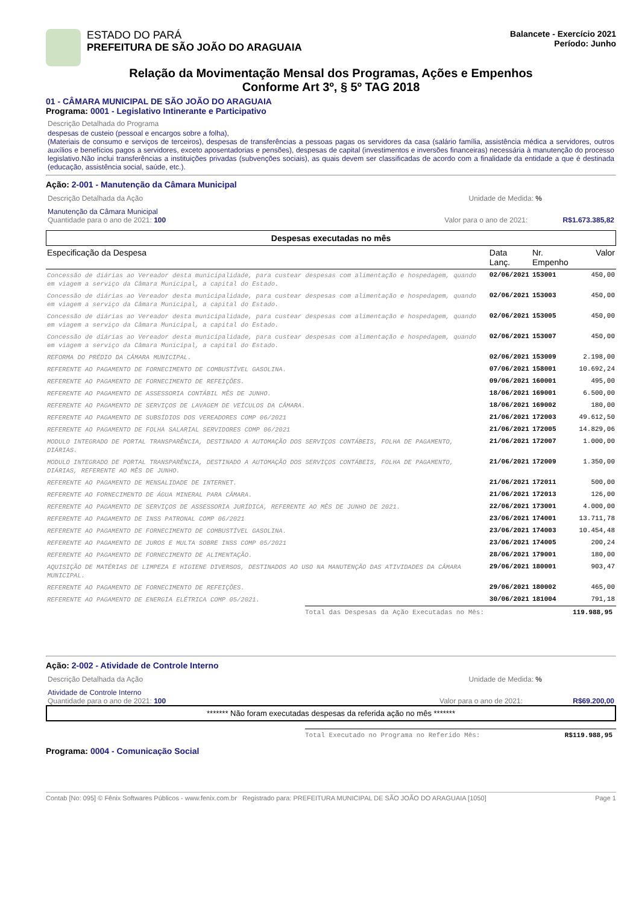ESTADO DO PARÁ
PREFEITURA DE SÃO JOÃO DO ARAGUAIA
Balancete - Exercício 2021
Período: Junho
Relação da Movimentação Mensal dos Programas, Ações e Empenhos
Conforme Art 3º, § 5º TAG 2018
01 - CÂMARA MUNICIPAL DE SÃO JOÃO DO ARAGUAIA
Programa: 0001 - Legislativo Intinerante e Participativo
Descrição Detalhada do Programa
despesas de custeio (pessoal e encargos sobre a folha),
(Materiais de consumo e serviços de terceiros), despesas de transferências a pessoas pagas os servidores da casa (salário família, assistência médica a servidores, outros auxílios e benefícios pagos a servidores, exceto aposentadorias e pensões), despesas de capital (investimentos e inversões financeiras) necessária à manutenção do processo legislativo.Não inclui transferências a instituições privadas (subvenções sociais), as quais devem ser classificadas de acordo com a finalidade da entidade a que é destinada (educação, assistência social, saúde, etc.).
Ação: 2-001 - Manutenção da Câmara Municipal
Descrição Detalhada da Ação Unidade de Medida: %
Manutenção da Câmara Municipal
Quantidade para o ano de 2021: 100 Valor para o ano de 2021: R$1.673.385,82
Despesas executadas no mês
| Especificação da Despesa | Data Lanç. | Nr. Empenho | Valor |
| Concessão de diárias ao Vereador desta municipalidade, para custear despesas com alimentação e hospedagem, quando em viagem a serviço da Câmara Municipal, a capital do Estado. | 02/06/2021 | 153001 | 450,00 |
| Concessão de diárias ao Vereador desta municipalidade, para custear despesas com alimentação e hospedagem, quando em viagem a serviço da Câmara Municipal, a capital do Estado. | 02/06/2021 | 153003 | 450,00 |
| Concessão de diárias ao Vereador desta municipalidade, para custear despesas com alimentação e hospedagem, quando em viagem a serviço da Câmara Municipal, a capital do Estado. | 02/06/2021 | 153005 | 450,00 |
| Concessão de diárias ao Vereador desta municipalidade, para custear despesas com alimentação e hospedagem, quando em viagem a serviço da Câmara Municipal, a capital do Estado. | 02/06/2021 | 153007 | 450,00 |
| REFORMA DO PRÉDIO DA CÂMARA MUNICIPAL. | 02/06/2021 | 153009 | 2.198,00 |
| REFERENTE AO PAGAMENTO DE FORNECIMENTO DE COMBUSTÍVEL GASOLINA. | 07/06/2021 | 158001 | 10.692,24 |
| REFERENTE AO PAGAMENTO DE FORNECIMENTO DE REFEIÇÕES. | 09/06/2021 | 160001 | 495,00 |
| REFERENTE AO PAGAMENTO DE ASSESSORIA CONTÁBIL MÊS DE JUNHO. | 18/06/2021 | 169001 | 6.500,00 |
| REFERENTE AO PAGAMENTO DE SERVIÇOS DE LAVAGEM DE VEÍCULOS DA CÂMARA. | 18/06/2021 | 169002 | 180,00 |
| REFERENTE AO PAGAMENTO DE SUBSÍDIOS DOS VEREADORES COMP 06/2021 | 21/06/2021 | 172003 | 49.612,50 |
| REFERENTE AO PAGAMENTO DE FOLHA SALARIAL SERVIDORES COMP 06/2021 | 21/06/2021 | 172005 | 14.829,06 |
| MODULO INTEGRADO DE PORTAL TRANSPARÊNCIA, DESTINADO A AUTOMAÇÃO DOS SERVIÇOS CONTÁBEIS, FOLHA DE PAGAMENTO, DIÁRIAS. | 21/06/2021 | 172007 | 1.000,00 |
| MODULO INTEGRADO DE PORTAL TRANSPARÊNCIA, DESTINADO A AUTOMAÇÃO DOS SERVIÇOS CONTÁBEIS, FOLHA DE PAGAMENTO, DIÁRIAS, REFERENTE AO MÊS DE JUNHO. | 21/06/2021 | 172009 | 1.350,00 |
| REFERENTE AO PAGAMENTO DE MENSALIDADE DE INTERNET. | 21/06/2021 | 172011 | 500,00 |
| REFERENTE AO FORNECIMENTO DE ÁGUA MINERAL PARA CÂMARA. | 21/06/2021 | 172013 | 126,00 |
| REFERENTE AO PAGAMENTO DE SERVIÇOS DE ASSESSORIA JURÍDICA, REFERENTE AO MÊS DE JUNHO DE 2021. | 22/06/2021 | 173001 | 4.000,00 |
| REFERENTE AO PAGAMENTO DE INSS PATRONAL COMP 06/2021 | 23/06/2021 | 174001 | 13.711,78 |
| REFERENTE AO PAGAMENTO DE FORNECIMENTO DE COMBUSTÍVEL GASOLINA. | 23/06/2021 | 174003 | 10.454,48 |
| REFERENTE AO PAGAMENTO DE JUROS E MULTA SOBRE INSS COMP 05/2021 | 23/06/2021 | 174005 | 200,24 |
| REFERENTE AO PAGAMENTO DE FORNECIMENTO DE ALIMENTAÇÃO. | 28/06/2021 | 179001 | 180,00 |
| AQUISIÇÃO DE MATÉRIAS DE LIMPEZA E HIGIENE DIVERSOS, DESTINADOS AO USO NA MANUTENÇÃO DAS ATIVIDADES DA CÂMARA MUNICIPAL. | 29/06/2021 | 180001 | 903,47 |
| REFERENTE AO PAGAMENTO DE FORNECIMENTO DE REFEIÇÕES. | 29/06/2021 | 180002 | 465,00 |
| REFERENTE AO PAGAMENTO DE ENERGIA ELÉTRICA COMP 05/2021. | 30/06/2021 | 181004 | 791,18 |
Total das Despesas da Ação Executadas no Mês: 119.988,95
Ação: 2-002 - Atividade de Controle Interno
Descrição Detalhada da Ação Unidade de Medida: %
Atividade de Controle Interno
Quantidade para o ano de 2021: 100 Valor para o ano de 2021: R$69.200,00
******* Não foram executadas despesas da referida ação no mês *******
Total Executado no Programa no Referido Mês: R$119.988,95
Programa: 0004 - Comunicação Social
Contab [No: 095] © Fênix Softwares Públicos - www.fenix.com.br Registrado para: PREFEITURA MUNICIPAL DE SÃO JOÃO DO ARAGUAIA [1050] Page 1